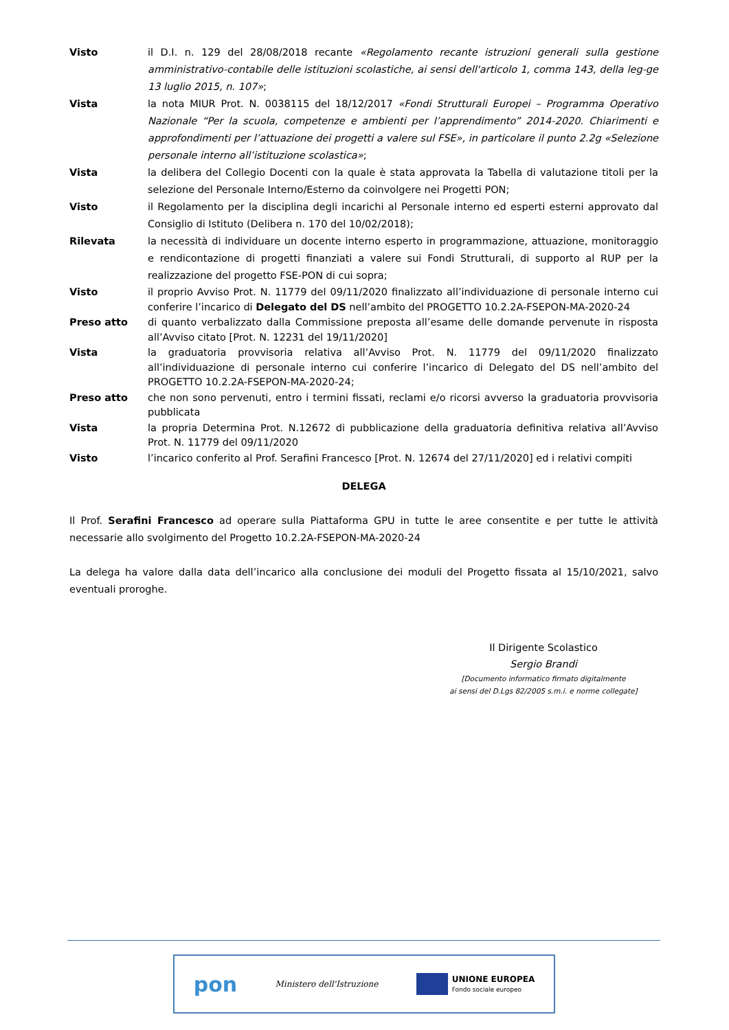Visto il D.I. n. 129 del 28/08/2018 recante «Regolamento recante istruzioni generali sulla gestione amministrativo-contabile delle istituzioni scolastiche, ai sensi dell'articolo 1, comma 143, della leg-ge 13 luglio 2015, n. 107»;
Vista la nota MIUR Prot. N. 0038115 del 18/12/2017 «Fondi Strutturali Europei – Programma Operativo Nazionale “Per la scuola, competenze e ambienti per l’apprendimento” 2014-2020. Chiarimenti e approfondimenti per l’attuazione dei progetti a valere sul FSE», in particolare il punto 2.2g «Selezione personale interno all’istituzione scolastica»;
Vista la delibera del Collegio Docenti con la quale è stata approvata la Tabella di valutazione titoli per la selezione del Personale Interno/Esterno da coinvolgere nei Progetti PON;
Visto il Regolamento per la disciplina degli incarichi al Personale interno ed esperti esterni approvato dal Consiglio di Istituto (Delibera n. 170 del 10/02/2018);
Rilevata la necessità di individuare un docente interno esperto in programmazione, attuazione, monitoraggio e rendicontazione di progetti finanziati a valere sui Fondi Strutturali, di supporto al RUP per la realizzazione del progetto FSE-PON di cui sopra;
Visto il proprio Avviso Prot. N. 11779 del 09/11/2020 finalizzato all’individuazione di personale interno cui conferire l’incarico di Delegato del DS nell’ambito del PROGETTO 10.2.2A-FSEPON-MA-2020-24
Preso atto di quanto verbalizzato dalla Commissione preposta all’esame delle domande pervenute in risposta all’Avviso citato [Prot. N. 12231 del 19/11/2020]
Vista la graduatoria provvisoria relativa all’Avviso Prot. N. 11779 del 09/11/2020 finalizzato all’individuazione di personale interno cui conferire l’incarico di Delegato del DS nell’ambito del PROGETTO 10.2.2A-FSEPON-MA-2020-24;
Preso atto che non sono pervenuti, entro i termini fissati, reclami e/o ricorsi avverso la graduatoria provvisoria pubblicata
Vista la propria Determina Prot. N.12672 di pubblicazione della graduatoria definitiva relativa all’Avviso Prot. N. 11779 del 09/11/2020
Visto l’incarico conferito al Prof. Serafini Francesco [Prot. N. 12674 del 27/11/2020] ed i relativi compiti
DELEGA
Il Prof. Serafini Francesco ad operare sulla Piattaforma GPU in tutte le aree consentite e per tutte le attività necessarie allo svolgimento del Progetto 10.2.2A-FSEPON-MA-2020-24
La delega ha valore dalla data dell’incarico alla conclusione dei moduli del Progetto fissata al 15/10/2021, salvo eventuali proroghe.
Il Dirigente Scolastico
Sergio Brandi
[Documento informatico firmato digitalmente
ai sensi del D.Lgs 82/2005 s.m.i. e norme collegate]
pon
Ministero dell'Istruzione
UNIONE EUROPEA
Fondo sociale europeo